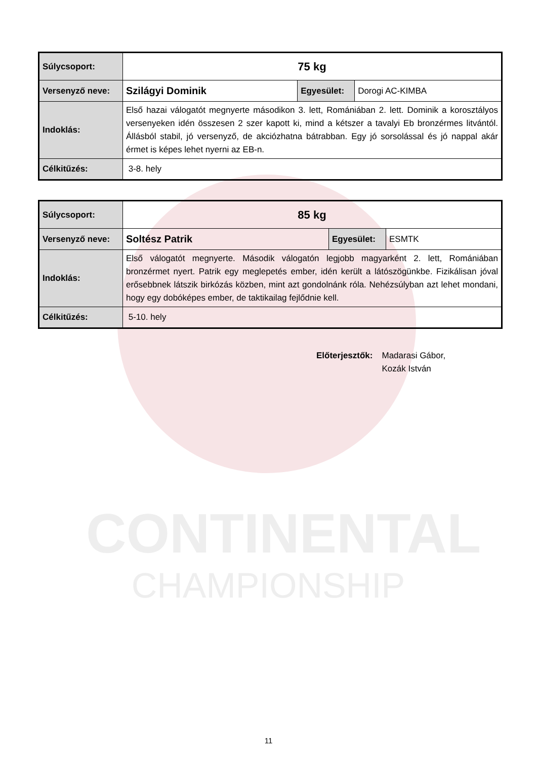CONTINENTAL
CHAMPIONSHIP
| Súlycsoport: | 75 kg | | |
| Versenyző neve: | Szilágyi Dominik | Egyesület: | Dorogi AC-KIMBA |
| Indoklás: | Első hazai válogatót megnyerte másodikon 3. lett, Romániában 2. lett. Dominik a korosztályos versenyeken idén összesen 2 szer kapott ki, mind a kétszer a tavalyi Eb bronzérmes litvántól. Állásból stabil, jó versenyző, de akciózhatna bátrabban. Egy jó sorsolással és jó nappal akár érmet is képes lehet nyerni az EB-n. | | |
| Célkitűzés: | 3-8. hely | | |
| Súlycsoport: | 85 kg | | |
| Versenyző neve: | Soltész Patrik | Egyesület: | ESMTK |
| Indoklás: | Első válogatót megnyerte. Második válogatón legjobb magyarként 2. lett, Romániában bronzérmet nyert. Patrik egy meglepetés ember, idén került a látószögünkbe. Fizikálisan jóval erősebbnek látszik birkózás közben, mint azt gondolnánk róla. Nehézsúlyban azt lehet mondani, hogy egy dobóképes ember, de taktikailag fejlődnie kell. | | |
| Célkitűzés: | 5-10. hely | | |
Előterjesztők: Madarasi Gábor,
Kozák István
11